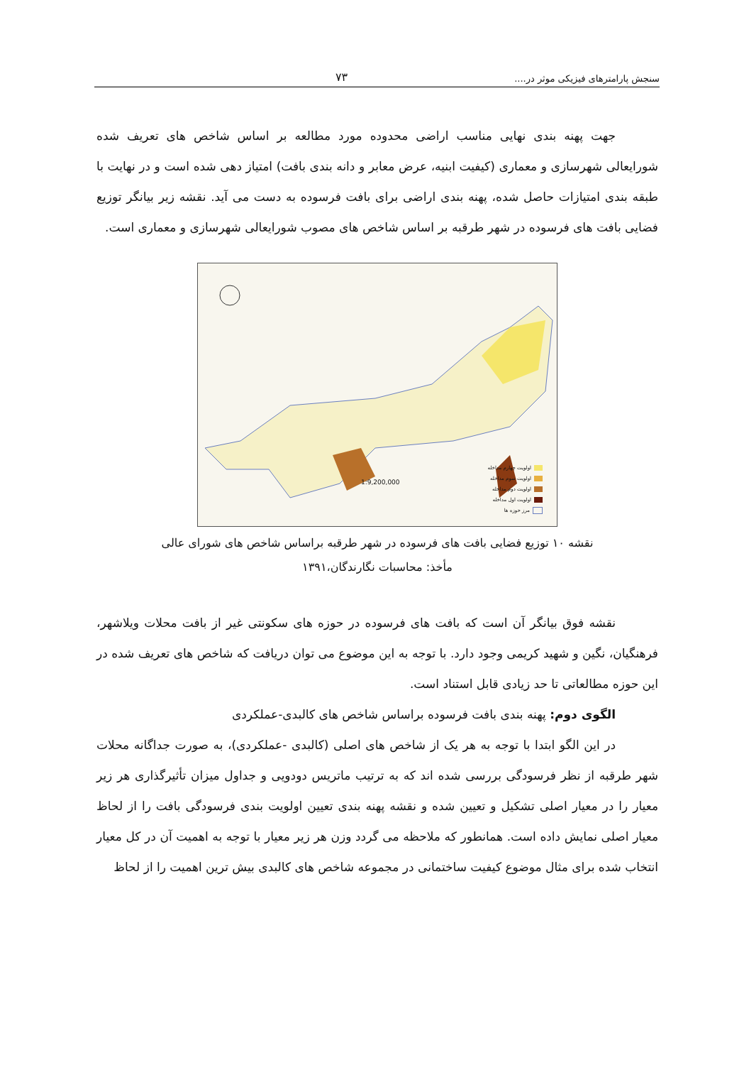سنجش پارامترهای فیزیکی موثر در.... ۷۳
جهت پهنه بندی نهایی مناسب اراضی محدوده مورد مطالعه بر اساس شاخص های تعریف شده شورایعالی شهرسازی و معماری (کیفیت ابنیه، عرض معابر و دانه بندی بافت) امتیاز دهی شده است و در نهایت با طبقه بندی امتیازات حاصل شده، پهنه بندی اراضی برای بافت فرسوده به دست می آید. نقشه زیر بیانگر توزیع فضایی بافت های فرسوده در شهر طرقبه بر اساس شاخص های مصوب شورایعالی شهرسازی و معماری است.
1:9,200,000
اولویت چهارم مداخله
اولویت سوم مداخله
اولویت دوم مداخله
اولویت اول مداخله
مرز حوزه ها
نقشه ۱۰ توزیع فضایی بافت های فرسوده در شهر طرقبه براساس شاخص های شورای عالی
مأخذ: محاسبات نگارندگان،۱۳۹۱
نقشه فوق بیانگر آن است که بافت های فرسوده در حوزه های سکونتی غیر از بافت محلات ویلاشهر، فرهنگیان، نگین و شهید کریمی وجود دارد. با توجه به این موضوع می توان دریافت که شاخص های تعریف شده در این حوزه مطالعاتی تا حد زیادی قابل استناد است.
الگوی دوم: پهنه بندی بافت فرسوده براساس شاخص های کالبدی-عملکردی
در این الگو ابتدا با توجه به هر یک از شاخص های اصلی (کالبدی -عملکردی)، به صورت جداگانه محلات شهر طرقبه از نظر فرسودگی بررسی شده اند که به ترتیب ماتریس دودویی و جداول میزان تأثیرگذاری هر زیر معیار را در معیار اصلی تشکیل و تعیین شده و نقشه پهنه بندی تعیین اولویت بندی فرسودگی بافت را از لحاظ معیار اصلی نمایش داده است. همانطور که ملاحظه می گردد وزن هر زیر معیار با توجه به اهمیت آن در کل معیار انتخاب شده برای مثال موضوع کیفیت ساختمانی در مجموعه شاخص های کالبدی بیش ترین اهمیت را از لحاظ